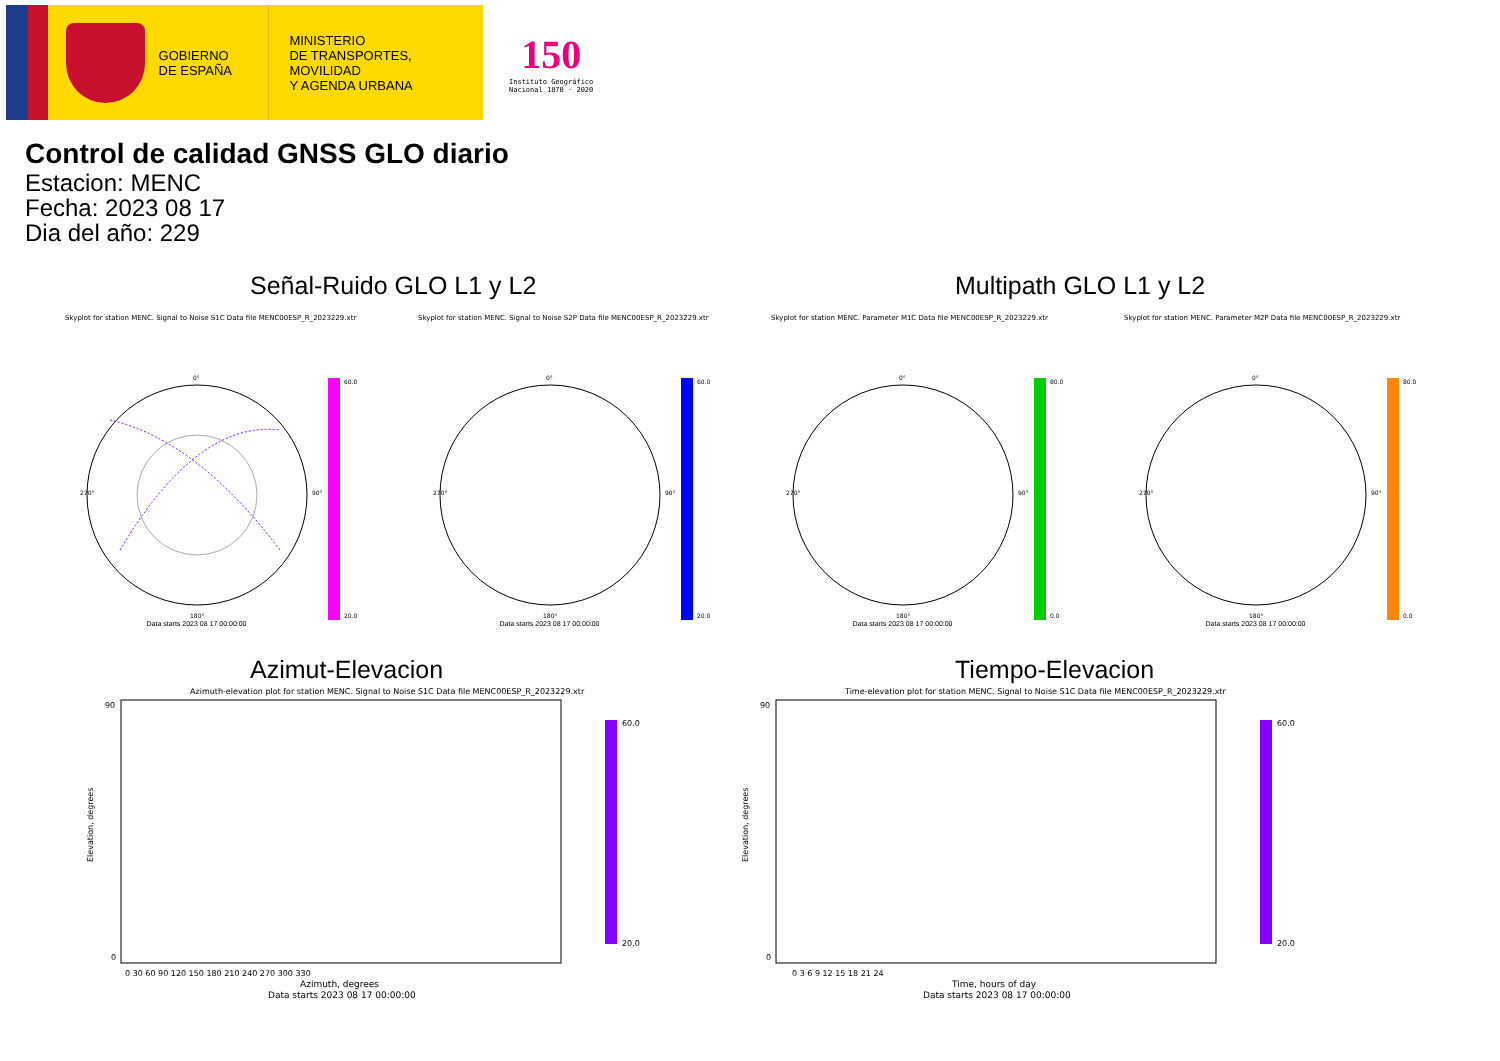GOBIERNO
DE ESPAÑA
MINISTERIO
DE TRANSPORTES, MOVILIDAD
Y AGENDA URBANA
150
Instituto Geográfico
Nacional 1870 · 2020
Control de calidad GNSS GLO diario
Estacion: MENC
Fecha: 2023 08 17
Dia del año: 229
Señal-Ruido GLO L1 y L2 Multipath GLO L1 y L2
Skyplot for station MENC. Signal to Noise S1C Data file MENC00ESP_R_2023229.xtr
0°
270°
90°
180°
60.0
20.0
Skyplot for station MENC. Signal to Noise S2P Data file MENC00ESP_R_2023229.xtr
0°
270°
90°
180°
60.0
20.0
Skyplot for station MENC. Parameter M1C Data file MENC00ESP_R_2023229.xtr
0°
270°
90°
180°
80.0
0.0
Skyplot for station MENC. Parameter M2P Data file MENC00ESP_R_2023229.xtr
0°
270°
90°
180°
80.0
0.0
Data starts 2023 08 17 00:00:00 Data starts 2023 08 17 00:00:00 Data starts 2023 08 17 00:00:00 Data starts 2023 08 17 00:00:00
Azimut-Elevacion Tiempo-Elevacion
Azimuth-elevation plot for station MENC. Signal to Noise S1C Data file MENC00ESP_R_2023229.xtr
Elevation, degrees
90
0
0 30 60 90 120 150 180 210 240 270 300 330
Azimuth, degrees
Data starts 2023 08 17 00:00:00
60.0
20.0
Time-elevation plot for station MENC. Signal to Noise S1C Data file MENC00ESP_R_2023229.xtr
Elevation, degrees
90
0
0 3 6 9 12 15 18 21 24
Time, hours of day
Data starts 2023 08 17 00:00:00
60.0
20.0